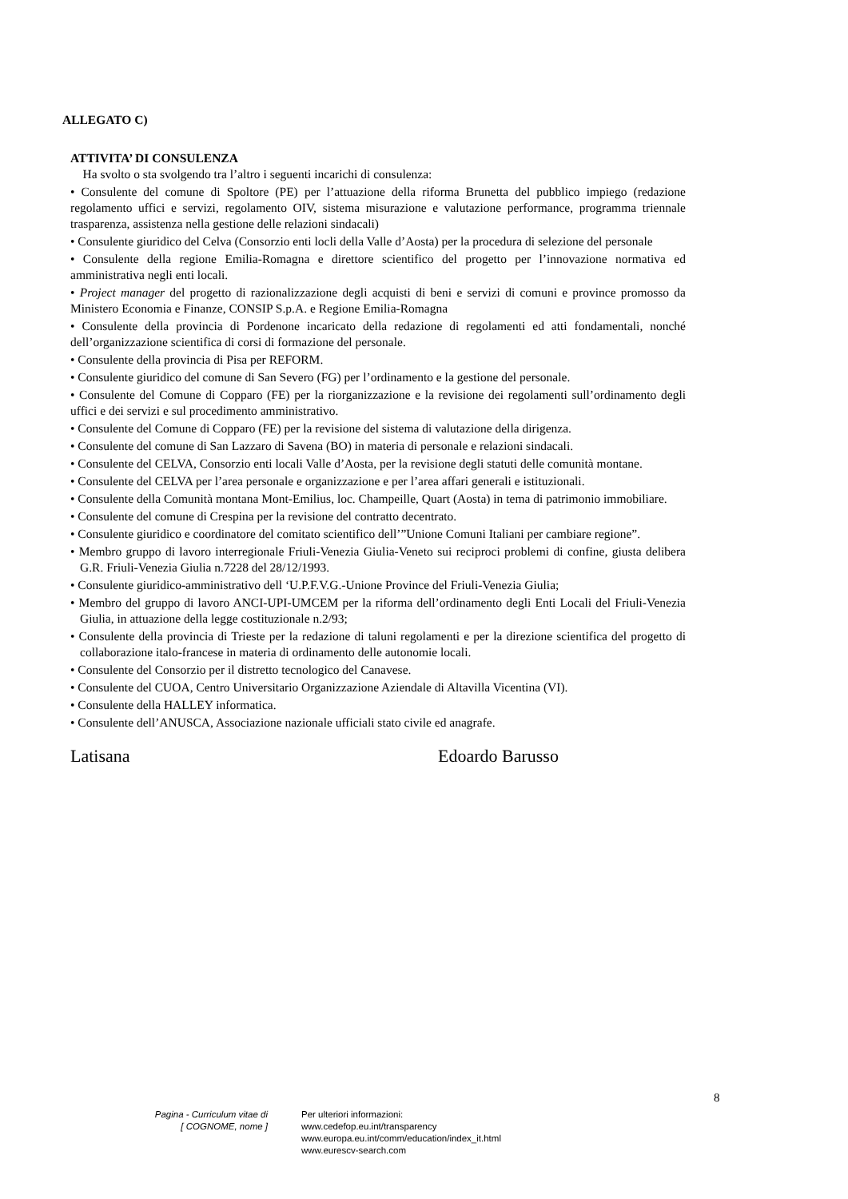ALLEGATO C)
ATTIVITA’ DI CONSULENZA
Ha svolto o sta svolgendo tra l’altro i seguenti incarichi di consulenza:
• Consulente del comune di Spoltore (PE) per l’attuazione della riforma Brunetta del pubblico impiego (redazione regolamento uffici e servizi, regolamento OIV, sistema misurazione e valutazione performance, programma triennale trasparenza, assistenza nella gestione delle relazioni sindacali)
• Consulente giuridico del Celva (Consorzio enti locli della Valle d’Aosta) per la procedura di selezione del personale
• Consulente della regione Emilia-Romagna e direttore scientifico del progetto per l’innovazione normativa ed amministrativa negli enti locali.
• Project manager del progetto di razionalizzazione degli acquisti di beni e servizi di comuni e province promosso da Ministero Economia e Finanze, CONSIP S.p.A. e Regione Emilia-Romagna
• Consulente della provincia di Pordenone incaricato della redazione di regolamenti ed atti fondamentali, nonché dell’organizzazione scientifica di corsi di formazione del personale.
• Consulente della provincia di Pisa per REFORM.
• Consulente giuridico del comune di San Severo (FG) per l’ordinamento e la gestione del personale.
• Consulente del Comune di Copparo (FE) per la riorganizzazione e la revisione dei regolamenti sull’ordinamento degli uffici e dei servizi e sul procedimento amministrativo.
• Consulente del Comune di Copparo (FE) per la revisione del sistema di valutazione della dirigenza.
• Consulente del comune di San Lazzaro di Savena (BO) in materia di personale e relazioni sindacali.
• Consulente del CELVA, Consorzio enti locali Valle d’Aosta, per la revisione degli statuti delle comunità montane.
• Consulente del CELVA per l’area personale e organizzazione e per l’area affari generali e istituzionali.
• Consulente della Comunità montana Mont-Emilius, loc. Champeille, Quart (Aosta) in tema di patrimonio immobiliare.
• Consulente del comune di Crespina per la revisione del contratto decentrato.
• Consulente giuridico e coordinatore del comitato scientifico dell’”Unione Comuni Italiani per cambiare regione”.
• Membro gruppo di lavoro interregionale Friuli-Venezia Giulia-Veneto sui reciproci problemi di confine, giusta delibera G.R. Friuli-Venezia Giulia n.7228 del 28/12/1993.
• Consulente giuridico-amministrativo dell ‘U.P.F.V.G.-Unione Province del Friuli-Venezia Giulia;
• Membro del gruppo di lavoro ANCI-UPI-UMCEM per la riforma dell’ordinamento degli Enti Locali del Friuli-Venezia Giulia, in attuazione della legge costituzionale n.2/93;
• Consulente della provincia di Trieste per la redazione di taluni regolamenti e per la direzione scientifica del progetto di collaborazione italo-francese in materia di ordinamento delle autonomie locali.
• Consulente del Consorzio per il distretto tecnologico del Canavese.
• Consulente del CUOA, Centro Universitario Organizzazione Aziendale di Altavilla Vicentina (VI).
• Consulente della HALLEY informatica.
• Consulente dell’ANUSCA, Associazione nazionale ufficiali stato civile ed anagrafe.
Latisana Edoardo Barusso
8
Pagina - Curriculum vitae di
[ COGNOME, nome ]
Per ulteriori informazioni:
www.cedefop.eu.int/transparency
www.europa.eu.int/comm/education/index_it.html
www.eurescv-search.com